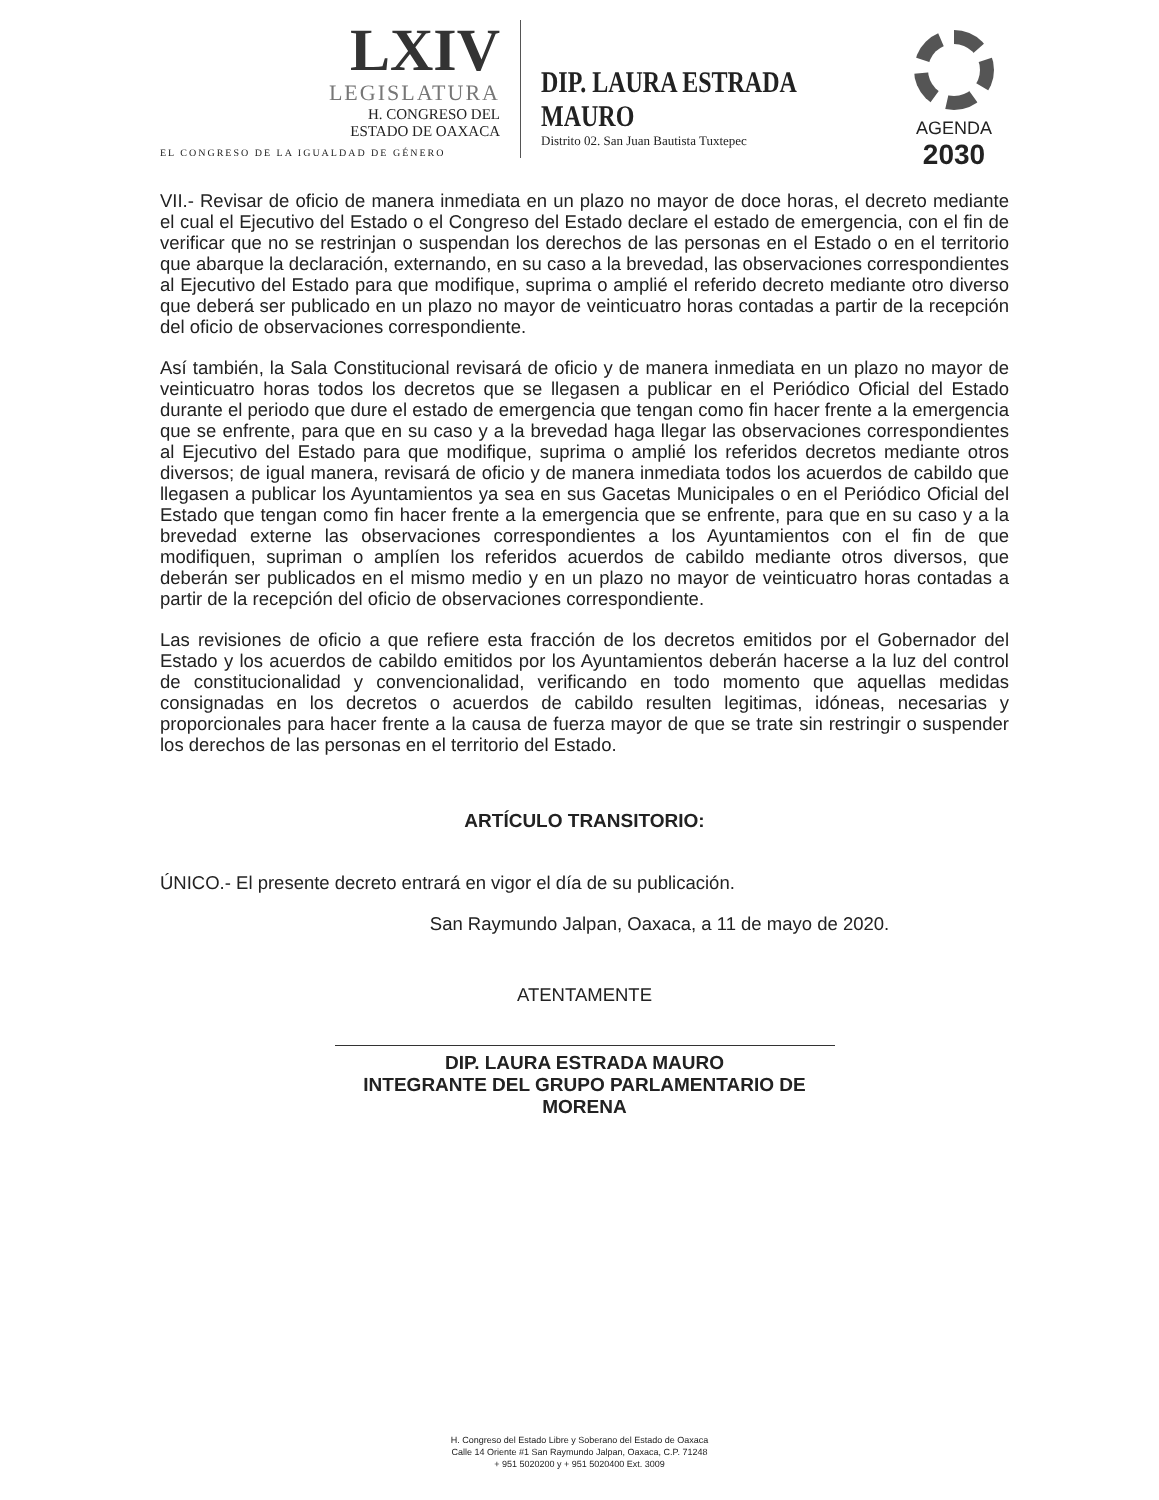LXIV
LEGISLATURA
H. CONGRESO DEL
ESTADO DE OAXACA
EL CONGRESO DE LA IGUALDAD DE GÉNERO
DIP. LAURA ESTRADA MAURO
Distrito 02. San Juan Bautista Tuxtepec
AGENDA
2030
VII.- Revisar de oficio de manera inmediata en un plazo no mayor de doce horas, el decreto mediante el cual el Ejecutivo del Estado o el Congreso del Estado declare el estado de emergencia, con el fin de verificar que no se restrinjan o suspendan los derechos de las personas en el Estado o en el territorio que abarque la declaración, externando, en su caso a la brevedad, las observaciones correspondientes al Ejecutivo del Estado para que modifique, suprima o amplié el referido decreto mediante otro diverso que deberá ser publicado en un plazo no mayor de veinticuatro horas contadas a partir de la recepción del oficio de observaciones correspondiente.
Así también, la Sala Constitucional revisará de oficio y de manera inmediata en un plazo no mayor de veinticuatro horas todos los decretos que se llegasen a publicar en el Periódico Oficial del Estado durante el periodo que dure el estado de emergencia que tengan como fin hacer frente a la emergencia que se enfrente, para que en su caso y a la brevedad haga llegar las observaciones correspondientes al Ejecutivo del Estado para que modifique, suprima o amplié los referidos decretos mediante otros diversos; de igual manera, revisará de oficio y de manera inmediata todos los acuerdos de cabildo que llegasen a publicar los Ayuntamientos ya sea en sus Gacetas Municipales o en el Periódico Oficial del Estado que tengan como fin hacer frente a la emergencia que se enfrente, para que en su caso y a la brevedad externe las observaciones correspondientes a los Ayuntamientos con el fin de que modifiquen, supriman o amplíen los referidos acuerdos de cabildo mediante otros diversos, que deberán ser publicados en el mismo medio y en un plazo no mayor de veinticuatro horas contadas a partir de la recepción del oficio de observaciones correspondiente.
Las revisiones de oficio a que refiere esta fracción de los decretos emitidos por el Gobernador del Estado y los acuerdos de cabildo emitidos por los Ayuntamientos deberán hacerse a la luz del control de constitucionalidad y convencionalidad, verificando en todo momento que aquellas medidas consignadas en los decretos o acuerdos de cabildo resulten legitimas, idóneas, necesarias y proporcionales para hacer frente a la causa de fuerza mayor de que se trate sin restringir o suspender los derechos de las personas en el territorio del Estado.
ARTÍCULO TRANSITORIO:
ÚNICO.- El presente decreto entrará en vigor el día de su publicación.
San Raymundo Jalpan, Oaxaca, a 11 de mayo de 2020.
ATENTAMENTE
DIP. LAURA ESTRADA MAURO
INTEGRANTE DEL GRUPO PARLAMENTARIO DE MORENA
H. Congreso del Estado Libre y Soberano del Estado de Oaxaca
Calle 14 Oriente #1 San Raymundo Jalpan, Oaxaca, C.P. 71248
+ 951 5020200 y + 951 5020400 Ext. 3009